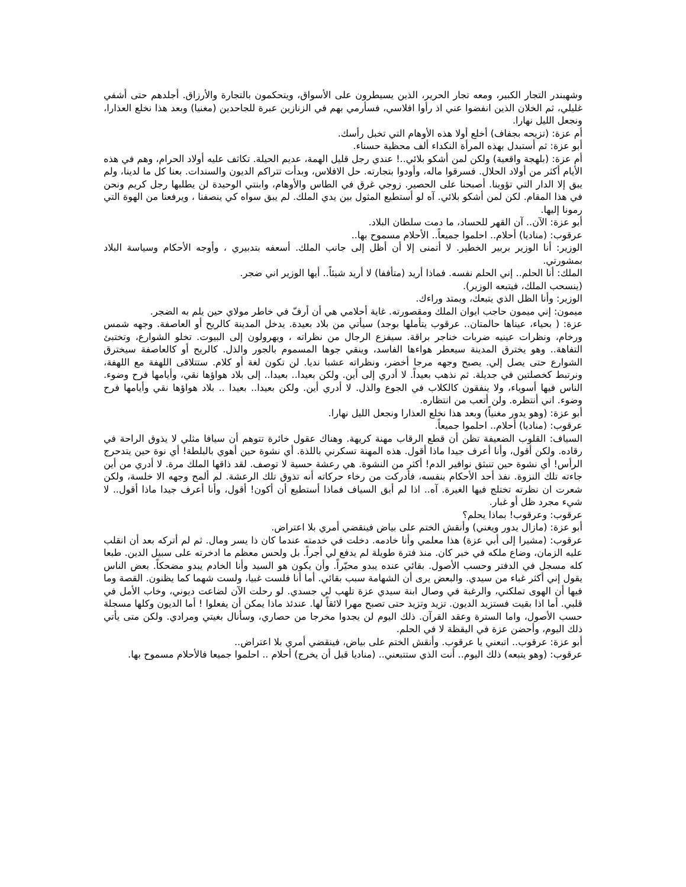وشهبندر التجار الكبير، ومعه تجار الحرير، الذين يسيطرون على الأسواق، ويتحكمون بالتجارة والأرزاق. أجلدهم حتى أشفي غليلي، ثم الخلان الذين انفضوا عني اذ رأوا افلاسي، فسأرمي بهم في الزنازين عبرة للجاحدين (مغنيا) وبعد هذا نخلع العذارا، ونجعل الليل نهارا.
أم عزة: (تزيحه بجفاف) أخلع أولا هذه الأوهام التي تخبل رأسك.
أبو عزة: ثم أستبدل بهذه المرأة النكداء ألف محظية حسناء.
أم عزة: (بلهجة واقعية) ولكن لمن أشكو بلائي..! عندي رجل قليل الهمة، عديم الحيلة. تكاثف عليه أولاد الحرام، وهم في هذه الأيام أكثر من أولاد الحلال. فسرقوا ماله، وأودوا بتجارته. حل الافلاس، وبدأت تتراكم الديون والسندات. بعنا كل ما لدينا، ولم يبق إلا الدار التي تؤوينا. أصبحنا على الحصير. زوجي غرق في الطاس والأوهام، وابنتي الوحيدة لن يطلبها رجل كريم ونحن في هذا المقام. لكن لمن أشكو بلائي. آه لو أستطيع المثول بين يدي الملك. لم يبق سواه كي ينصفنا ، ويرفعنا من الهوة التي رمونا إليها.
أبو عزة: الآن.. آن القهر للحساد، ما دمت سلطان البلاد.
عرقوب: (مناديا) أحلام.. احلموا جميعاً.. الأحلام مسموح بها..
الوزير: أنا الوزير بربير الخطير. لا أتمنى إلا أن أظل إلى جانب الملك. أسعفه بتدبيري ، وأوجه الأحكام وسياسة البلاد بمشورتي.
الملك: أنا الحلم.. إني الحلم نفسه. فماذا أريد (متأففا) لا أريد شيئاً.. أيها الوزير اني ضجر.
(ينسحب الملك، فيتبعه الوزير).
الوزير: وأنا الظل الذي يتبعك، ويمتد وراءك.
ميمون: إني ميمون حاجب ايوان الملك ومقصورته. غاية أحلامي هي أن أرفّ في خاطر مولاي حين يلم به الضجر.
عزة: ( بحياء، عيناها حالمتان.. عرقوب يتأملها بوجد) سيأتي من بلاد بعيدة. يدخل المدينة كالريح أو العاصفة. وجهه شمس ورخام، ونظرات عينيه ضربات خناجر براقة. سيفزع الرجال من نظراته ، ويهرولون إلى البيوت. تخلو الشوارع، وتختبئ التفاهة.. وهو يخترق المدينة سيعطر هواءها الفاسد، وينقي جوها المسموم بالجور والذل. كالريح أو كالعاصفة سيخترق الشوارع حتى يصل إلي. يصبح وجهه مرجا أخضر، ونظراته عشبا نديا. لن تكون لغة أو كلام. ستتلاقى اللهفة مع اللهفة، ونرتبط كخصلتين في جديلة. ثم نذهب بعيداً. لا أدري إلى أين. ولكن بعيدا.. بعيدا.. إلى بلاد هواؤها نقي، وأيامها فرح وضوء. الناس فيها أسوياء، ولا ينفقون كالكلاب في الجوع والذل. لا أدري أين. ولكن بعيدا.. بعيدا .. بلاد هواؤها نقي وأيامها فرح وضوء. اني أنتظره. ولن أتعب من انتظاره.
أبو عزة: (وهو يدور مغنياً) وبعد هذا نخلع العذارا ونجعل الليل نهارا.
عرقوب: (مناديا) أحلام.. احلموا جميعاً.
السياف: القلوب الضعيفة تظن أن قطع الرقاب مهنة كريهة. وهناك عقول خائرة تتوهم أن سيافا مثلي لا يذوق الراحة في رقاده. ولكن أقول، وأنا أعرف جيدا ماذا أقول. هذه المهنة تسكرني باللذة. أي نشوة حين أهوي بالبلطة! أي نوة حين يتدحرج الرأس! أي نشوة حين تنبثق نوافير الدم! أكثر من النشوة. هي رعشة حسية لا توصف. لقد ذاقها الملك مرة. لا أدري من أين جاءته تلك النزوة. نفذ أحد الأحكام بنفسه، فأدركت من رخاء حركاته أنه تذوق تلك الرعشة. لم ألمح وجهه الا خلسة، ولكن شعرت ان نظرته تختلج فيها الغيرة. آه.. اذا لم أبق السياف فماذا أستطيع أن أكون! أقول، وأنا أعرف جيدا ماذا أقول.. لا شيء مجرد ظل أو غبار.
عرقوب: وعرقوب! بماذا يحلم؟
أبو عزة: (مازال يدور ويغني) وأنقش الختم على بياض فينقضي أمري بلا اعتراض.
عرقوب: (مشيرا إلى أبي عزة) هذا معلمي وأنا خادمه. دخلت في خدمته عندما كان ذا يسر ومال. ثم لم أتركه بعد أن انقلب عليه الزمان، وضاع ملكه في خبر كان. منذ فترة طويلة لم يدفع لي أجراً. بل ولحس معظم ما ادخرته على سبيل الدين. طبعا كله مسجل في الدفتر وحسب الأصول. بقائي عنده يبدو محيّراً. وأن يكون هو السيد وأنا الخادم يبدو مضحكاً. بعض الناس يقول إني أكثر غباء من سيدي. والبعض يرى أن الشهامة سبب بقائي. أما أنا فلست غبيا، ولست شهما كما يظنون. القصة وما فيها أن الهوى تملكني، والرغبة في وصال ابنة سيدي عزة تلهب لي جسدي. لو رحلت الآن لضاعت ديوني، وخاب الأمل في قلبي. أما اذا بقيت فستزيد الديون. تزيد وتزيد حتى تصبح مهرا لائقاً لها. عندئذ ماذا يمكن أن يفعلوا ! أما الديون وكلها مسجلة حسب الأصول، واما السترة وعقد القرآن. ذلك اليوم لن يجدوا مخرجا من حصاري، وسأنال بغيتي ومرادي. ولكن متى يأتي ذلك اليوم، وأحضن عزة في اليقظة لا في الحلم.
أبو عزة: عرقوب.. اتبعني يا عرقوب. وأنقش الختم على بياض، فينقضي أمري بلا اعتراض..
عرقوب: (وهو يتبعه) ذلك اليوم.. أنت الذي ستتبعني.. (مناديا قبل أن يخرج) أحلام .. احلموا جميعا فالأحلام مسموح بها.